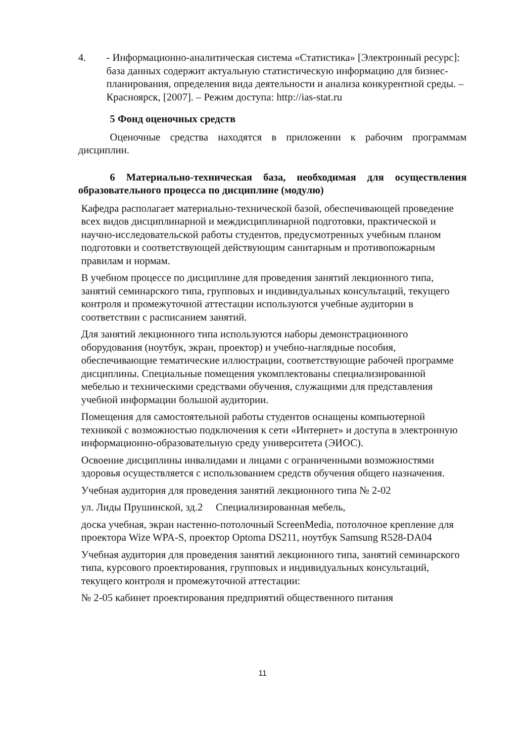4. - Информационно-аналитическая система «Статистика» [Электронный ресурс]: база данных содержит актуальную статистическую информацию для бизнес-планирования, определения вида деятельности и анализа конкурентной среды. – Красноярск, [2007]. – Режим доступа: http://ias-stat.ru
5 Фонд оценочных средств
Оценочные средства находятся в приложении к рабочим программам дисциплин.
6 Материально-техническая база, необходимая для осуществления образовательного процесса по дисциплине (модулю)
Кафедра располагает материально-технической базой, обеспечивающей проведение всех видов дисциплинарной и междисциплинарной подготовки, практической и научно-исследовательской работы студентов, предусмотренных учебным планом подготовки и соответствующей действующим санитарным и противопожарным правилам и нормам.
В учебном процессе по дисциплине для проведения занятий лекционного типа, занятий семинарского типа, групповых и индивидуальных консультаций, текущего контроля и промежуточной аттестации используются учебные аудитории в соответствии с расписанием занятий.
Для занятий лекционного типа используются наборы демонстрационного оборудования (ноутбук, экран, проектор) и учебно-наглядные пособия, обеспечивающие тематические иллюстрации, соответствующие рабочей программе дисциплины. Специальные помещения укомплектованы специализированной мебелью и техническими средствами обучения, служащими для представления учебной информации большой аудитории.
Помещения для самостоятельной работы студентов оснащены компьютерной техникой с возможностью подключения к сети «Интернет» и доступа в электронную информационно-образовательную среду университета (ЭИОС).
Освоение дисциплины инвалидами и лицами с ограниченными возможностями здоровья осуществляется с использованием средств обучения общего назначения.
Учебная аудитория для проведения занятий лекционного типа № 2-02
ул. Лиды Прушинской, зд.2 Специализированная мебель,
доска учебная, экран настенно-потолочный ScreenMedia, потолочное крепление для проектора Wize WPA-S, проектор Optoma DS211, ноутбук Samsung R528-DA04
Учебная аудитория для проведения занятий лекционного типа, занятий семинарского типа, курсового проектирования, групповых и индивидуальных консультаций, текущего контроля и промежуточной аттестации:
№ 2-05 кабинет проектирования предприятий общественного питания
11